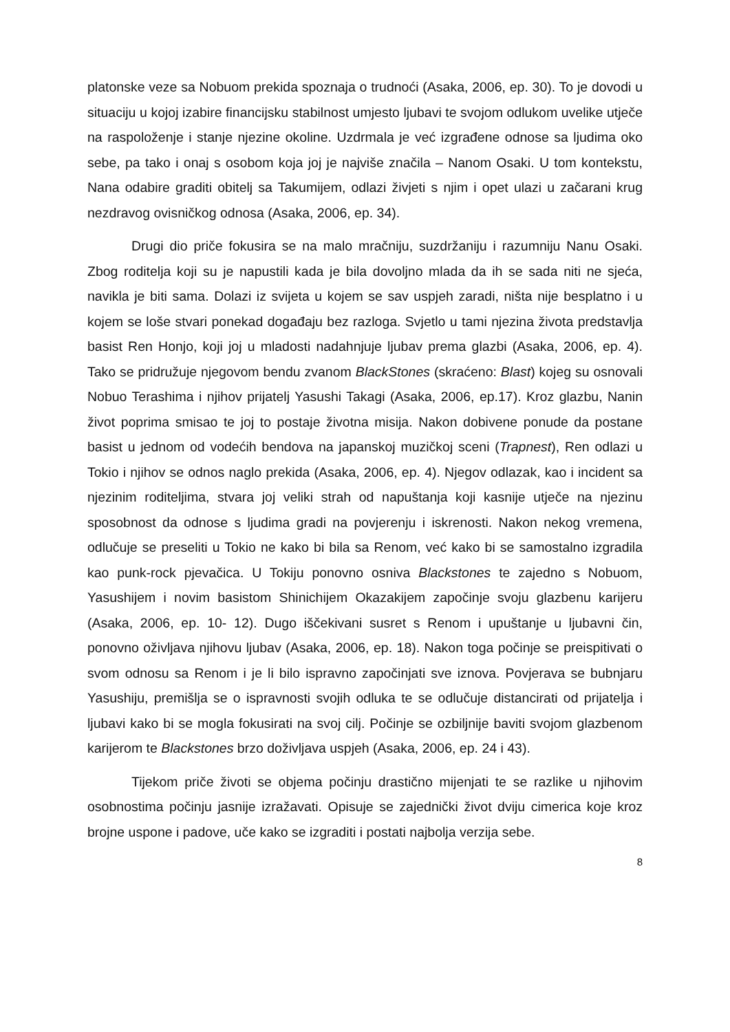platonske veze sa Nobuom prekida spoznaja o trudnoći (Asaka, 2006, ep. 30). To je dovodi u situaciju u kojoj izabire financijsku stabilnost umjesto ljubavi te svojom odlukom uvelike utječe na raspoloženje i stanje njezine okoline. Uzdrmala je već izgrađene odnose sa ljudima oko sebe, pa tako i onaj s osobom koja joj je najviše značila – Nanom Osaki. U tom kontekstu, Nana odabire graditi obitelj sa Takumijem, odlazi živjeti s njim i opet ulazi u začarani krug nezdravog ovisničkog odnosa (Asaka, 2006, ep. 34).
Drugi dio priče fokusira se na malo mračniju, suzdržaniju i razumniju Nanu Osaki. Zbog roditelja koji su je napustili kada je bila dovoljno mlada da ih se sada niti ne sjeća, navikla je biti sama. Dolazi iz svijeta u kojem se sav uspjeh zaradi, ništa nije besplatno i u kojem se loše stvari ponekad događaju bez razloga. Svjetlo u tami njezina života predstavlja basist Ren Honjo, koji joj u mladosti nadahnjuje ljubav prema glazbi (Asaka, 2006, ep. 4). Tako se pridružuje njegovom bendu zvanom BlackStones (skraćeno: Blast) kojeg su osnovali Nobuo Terashima i njihov prijatelj Yasushi Takagi (Asaka, 2006, ep.17). Kroz glazbu, Nanin život poprima smisao te joj to postaje životna misija. Nakon dobivene ponude da postane basist u jednom od vodećih bendova na japanskoj muzičkoj sceni (Trapnest), Ren odlazi u Tokio i njihov se odnos naglo prekida (Asaka, 2006, ep. 4). Njegov odlazak, kao i incident sa njezinim roditeljima, stvara joj veliki strah od napuštanja koji kasnije utječe na njezinu sposobnost da odnose s ljudima gradi na povjerenju i iskrenosti. Nakon nekog vremena, odlučuje se preseliti u Tokio ne kako bi bila sa Renom, već kako bi se samostalno izgradila kao punk-rock pjevačica. U Tokiju ponovno osniva Blackstones te zajedno s Nobuom, Yasushijem i novim basistom Shinichijem Okazakijem započinje svoju glazbenu karijeru (Asaka, 2006, ep. 10- 12). Dugo iščekivani susret s Renom i upuštanje u ljubavni čin, ponovno oživljava njihovu ljubav (Asaka, 2006, ep. 18). Nakon toga počinje se preispitivati o svom odnosu sa Renom i je li bilo ispravno započinjati sve iznova. Povjerava se bubnjaru Yasushiju, premišlja se o ispravnosti svojih odluka te se odlučuje distancirati od prijatelja i ljubavi kako bi se mogla fokusirati na svoj cilj. Počinje se ozbiljnije baviti svojom glazbenom karijerom te Blackstones brzo doživljava uspjeh (Asaka, 2006, ep. 24 i 43).
Tijekom priče životi se objema počinju drastično mijenjati te se razlike u njihovim osobnostima počinju jasnije izražavati. Opisuje se zajednički život dviju cimerica koje kroz brojne uspone i padove, uče kako se izgraditi i postati najbolja verzija sebe.
8